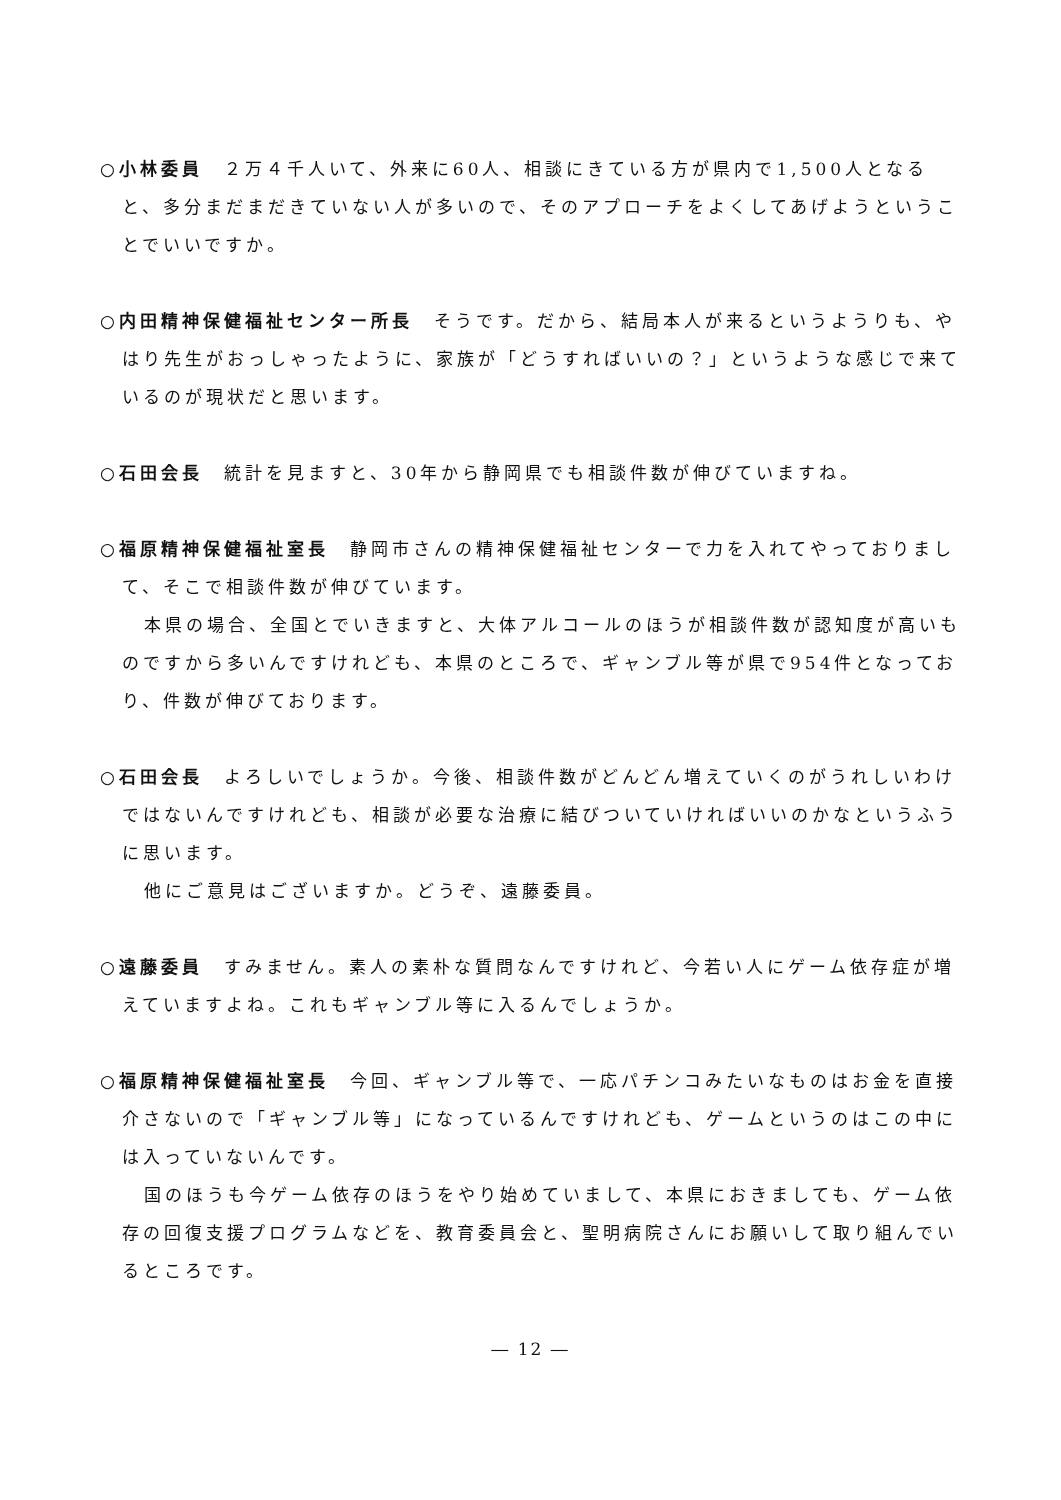○小林委員　２万４千人いて、外来に60人、相談にきている方が県内で1,500人となると、多分まだまだきていない人が多いので、そのアプローチをよくしてあげようということでいいですか。
○内田精神保健福祉センター所長　そうです。だから、結局本人が来るというようりも、やはり先生がおっしゃったように、家族が「どうすればいいの？」というような感じで来ているのが現状だと思います。
○石田会長　統計を見ますと、30年から静岡県でも相談件数が伸びていますね。
○福原精神保健福祉室長　静岡市さんの精神保健福祉センターで力を入れてやっておりまして、そこで相談件数が伸びています。
本県の場合、全国とでいきますと、大体アルコールのほうが相談件数が認知度が高いものですから多いんですけれども、本県のところで、ギャンブル等が県で954件となっており、件数が伸びております。
○石田会長　よろしいでしょうか。今後、相談件数がどんどん増えていくのがうれしいわけではないんですけれども、相談が必要な治療に結びついていければいいのかなというふうに思います。
他にご意見はございますか。どうぞ、遠藤委員。
○遠藤委員　すみません。素人の素朴な質問なんですけれど、今若い人にゲーム依存症が増えていますよね。これもギャンブル等に入るんでしょうか。
○福原精神保健福祉室長　今回、ギャンブル等で、一応パチンコみたいなものはお金を直接介さないので「ギャンブル等」になっているんですけれども、ゲームというのはこの中には入っていないんです。
国のほうも今ゲーム依存のほうをやり始めていまして、本県におきましても、ゲーム依存の回復支援プログラムなどを、教育委員会と、聖明病院さんにお願いして取り組んでいるところです。
― 12 ―